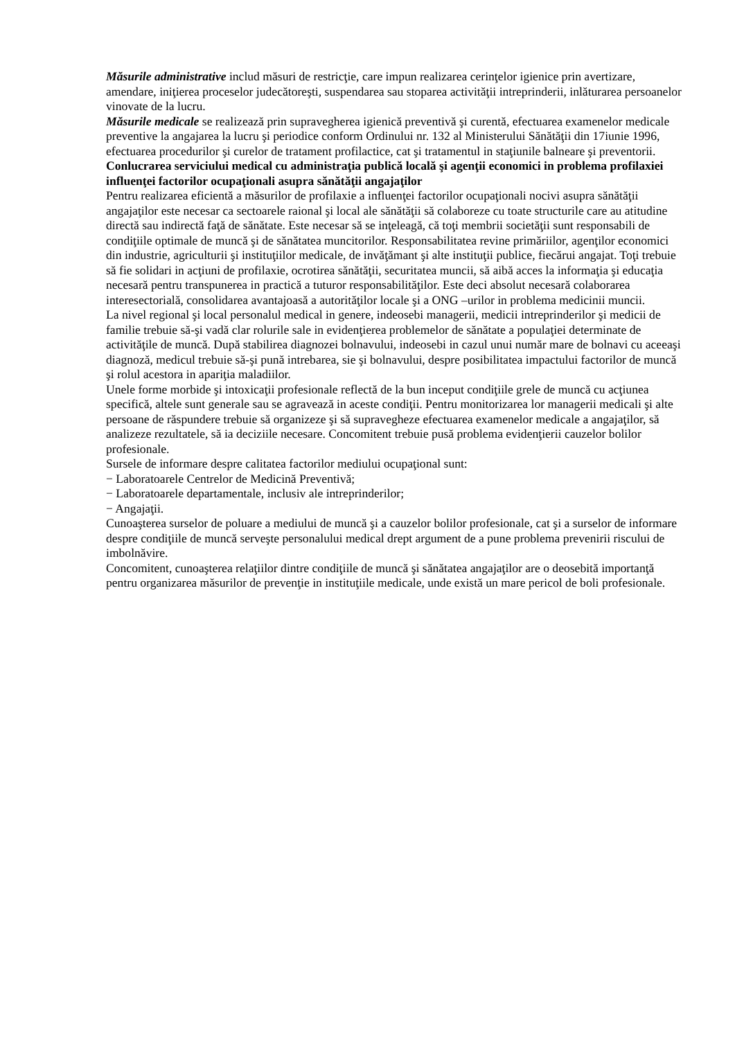Măsurile administrative includ măsuri de restricţie, care impun realizarea cerinţelor igienice prin avertizare, amendare, iniţierea proceselor judecătoreşti, suspendarea sau stoparea activităţii intreprinderii, inlăturarea persoanelor vinovate de la lucru.
Măsurile medicale se realizează prin supravegherea igienică preventivă şi curentă, efectuarea examenelor medicale preventive la angajarea la lucru şi periodice conform Ordinului nr. 132 al Ministerului Sănătăţii din 17iunie 1996, efectuarea procedurilor şi curelor de tratament profilactice, cat şi tratamentul in staţiunile balneare şi preventorii.
Conlucrarea serviciului medical cu administraţia publică locală şi agenţii economici in problema profilaxiei influenţei factorilor ocupaţionali asupra sănătăţii angajaţilor
Pentru realizarea eficientă a măsurilor de profilaxie a influenţei factorilor ocupaţionali nocivi asupra sănătăţii angajaţilor este necesar ca sectoarele raional şi local ale sănătăţii să colaboreze cu toate structurile care au atitudine directă sau indirectă faţă de sănătate. Este necesar să se inţeleagă, că toţi membrii societăţii sunt responsabili de condiţiile optimale de muncă şi de sănătatea muncitorilor. Responsabilitatea revine primăriilor, agenţilor economici din industrie, agriculturii şi instituţiilor medicale, de invăţămant şi alte instituţii publice, fiecărui angajat. Toţi trebuie să fie solidari in acţiuni de profilaxie, ocrotirea sănătăţii, securitatea muncii, să aibă acces la informaţia şi educaţia necesară pentru transpunerea in practică a tuturor responsabilităţilor. Este deci absolut necesară colaborarea interesectorială, consolidarea avantajoasă a autorităţilor locale şi a ONG –urilor in problema medicinii muncii.
La nivel regional şi local personalul medical in genere, indeosebi managerii, medicii intreprinderilor şi medicii de familie trebuie să-şi vadă clar rolurile sale in evidenţierea problemelor de sănătate a populaţiei determinate de activităţile de muncă. După stabilirea diagnozei bolnavului, indeosebi in cazul unui număr mare de bolnavi cu aceeaşi diagnoză, medicul trebuie să-şi pună intrebarea, sie şi bolnavului, despre posibilitatea impactului factorilor de muncă şi rolul acestora in apariţia maladiilor.
Unele forme morbide şi intoxicaţii profesionale reflectă de la bun inceput condiţiile grele de muncă cu acţiunea specifică, altele sunt generale sau se agravează in aceste condiţii. Pentru monitorizarea lor managerii medicali şi alte persoane de răspundere trebuie să organizeze şi să supravegheze efectuarea examenelor medicale a angajaţilor, să analizeze rezultatele, să ia deciziile necesare. Concomitent trebuie pusă problema evidenţierii cauzelor bolilor profesionale.
Sursele de informare despre calitatea factorilor mediului ocupaţional sunt:
− Laboratoarele Centrelor de Medicină Preventivă;
− Laboratoarele departamentale, inclusiv ale intreprinderilor;
− Angajaţii.
Cunoaşterea surselor de poluare a mediului de muncă şi a cauzelor bolilor profesionale, cat şi a surselor de informare despre condiţiile de muncă serveşte personalului medical drept argument de a pune problema prevenirii riscului de imbolnăvire.
Concomitent, cunoaşterea relaţiilor dintre condiţiile de muncă şi sănătatea angajaţilor are o deosebită importanţă pentru organizarea măsurilor de prevenţie in instituţiile medicale, unde există un mare pericol de boli profesionale.